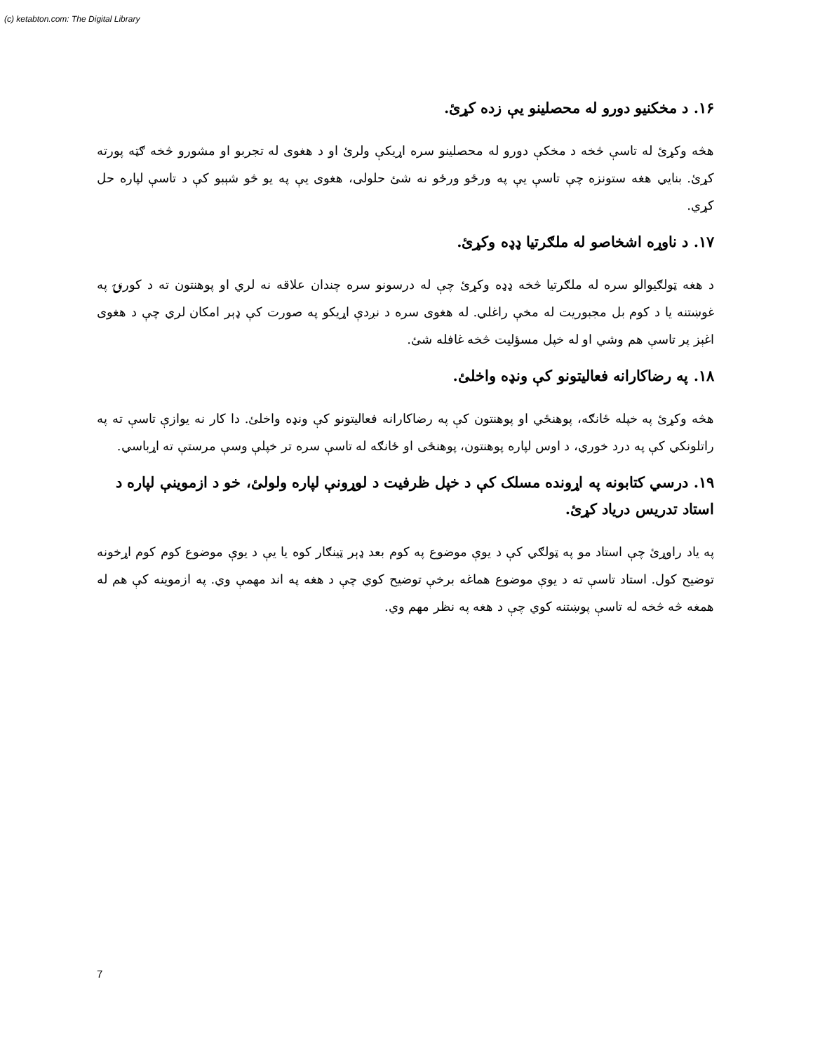(c) ketabton.com: The Digital Library
۱۶. د مخکنيو دورو له محصلينو يې زده کړئ.
هڅه وکړئ له تاسې څخه د مخکې دورو له محصلينو سره اړيکې ولرئ او د هغوی له تجربو او مشورو څخه ګټه پورته کړئ. بنايي هغه ستونزه چې تاسې يې په ورځو ورځو نه شئ حلولی، هغوی يې په يو څو شېبو کې د تاسې لپاره حل کړي.
۱۷. د ناوړه اشخاصو له ملګرتيا ډډه وکړئ.
د هغه ټولګيوالو سره له ملګرتيا څخه ډډه وکړئ چې له درسونو سره چندان علاقه نه لري او پوهنتون ته د کورنۍ په غوښتنه يا د کوم بل مجبوريت له مخې راغلي. له هغوی سره د نږدې اړيکو په صورت کې ډېر امکان لري چې د هغوی اغېز پر تاسې هم وشي او له خپل مسؤليت څخه غافله شئ.
۱۸. په رضاکارانه فعاليتونو کې ونډه واخلئ.
هڅه وکړئ په خپله ځانګه، پوهنځي او پوهنتون کې په رضاکارانه فعاليتونو کې ونډه واخلئ. دا کار نه يوازې تاسې ته په راتلونکي کې په درد خوري، د اوس لپاره پوهنتون، پوهنځی او ځانګه له تاسې سره تر خپلې وسې مرستې ته اړباسي.
۱۹. درسي کتابونه په اړونده مسلک کې د خپل ظرفيت د لوړونې لپاره ولولئ، خو د ازموينې لپاره د استاد تدريس درياد کړئ.
په ياد راوړئ چې استاد مو په ټولګي کې د يوې موضوع په کوم بعد ډېر ټينګار کوه يا يې د يوې موضوع کوم کوم اړخونه توضيح کول. استاد تاسې ته د يوې موضوع هماغه برخې توضيح کوي چې د هغه په اند مهمې وي. په ازموينه کې هم له همغه څه څخه له تاسې پوښتنه کوي چې د هغه په نظر مهم وي.
7